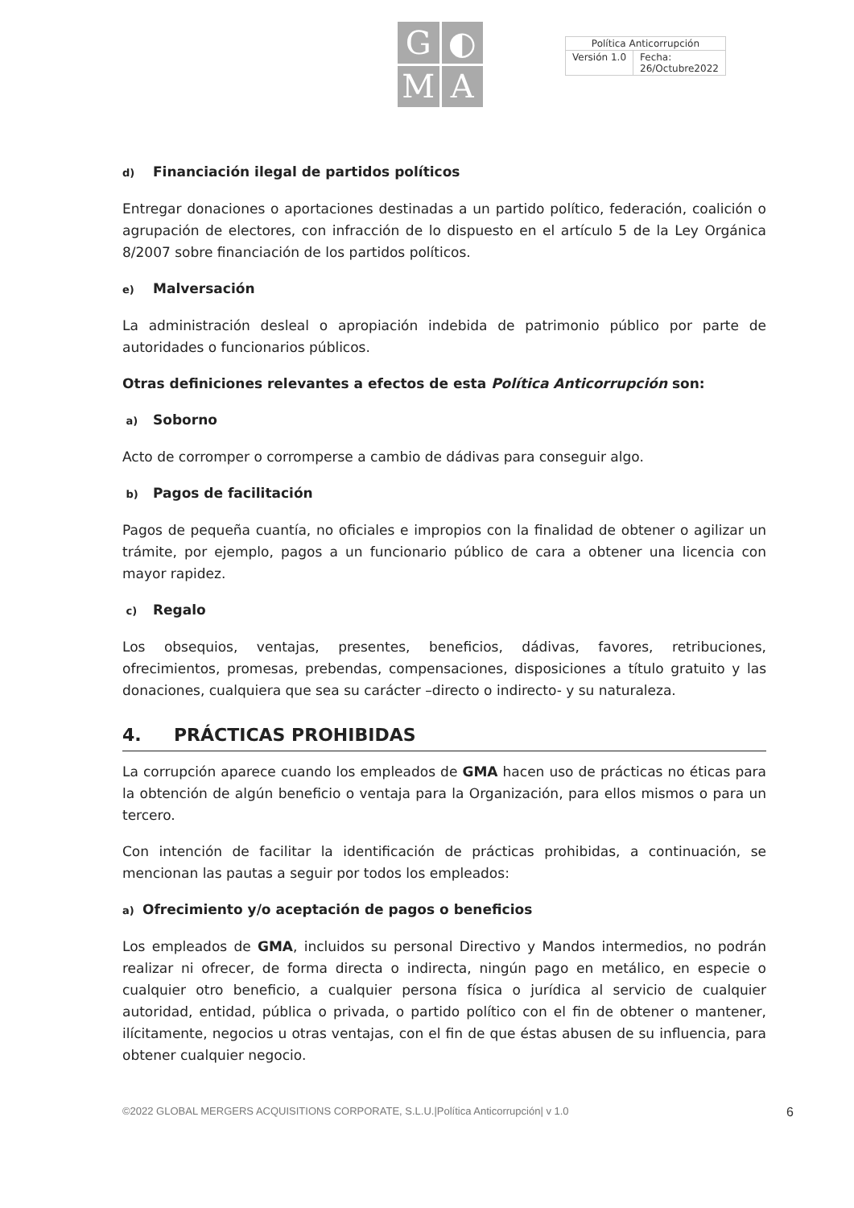G
◐
M
A
| Política Anticorrupción | |
| Versión 1.0 | Fecha: 26/Octubre2022 |
d) Financiación ilegal de partidos políticos
Entregar donaciones o aportaciones destinadas a un partido político, federación, coalición o agrupación de electores, con infracción de lo dispuesto en el artículo 5 de la Ley Orgánica 8/2007 sobre financiación de los partidos políticos.
e) Malversación
La administración desleal o apropiación indebida de patrimonio público por parte de autoridades o funcionarios públicos.
Otras definiciones relevantes a efectos de esta Política Anticorrupción son:
a) Soborno
Acto de corromper o corromperse a cambio de dádivas para conseguir algo.
b) Pagos de facilitación
Pagos de pequeña cuantía, no oficiales e impropios con la finalidad de obtener o agilizar un trámite, por ejemplo, pagos a un funcionario público de cara a obtener una licencia con mayor rapidez.
c) Regalo
Los obsequios, ventajas, presentes, beneficios, dádivas, favores, retribuciones, ofrecimientos, promesas, prebendas, compensaciones, disposiciones a título gratuito y las donaciones, cualquiera que sea su carácter –directo o indirecto- y su naturaleza.
4. PRÁCTICAS PROHIBIDAS
La corrupción aparece cuando los empleados de GMA hacen uso de prácticas no éticas para la obtención de algún beneficio o ventaja para la Organización, para ellos mismos o para un tercero.
Con intención de facilitar la identificación de prácticas prohibidas, a continuación, se mencionan las pautas a seguir por todos los empleados:
a) Ofrecimiento y/o aceptación de pagos o beneficios
Los empleados de GMA, incluidos su personal Directivo y Mandos intermedios, no podrán realizar ni ofrecer, de forma directa o indirecta, ningún pago en metálico, en especie o cualquier otro beneficio, a cualquier persona física o jurídica al servicio de cualquier autoridad, entidad, pública o privada, o partido político con el fin de obtener o mantener, ilícitamente, negocios u otras ventajas, con el fin de que éstas abusen de su influencia, para obtener cualquier negocio.
©2022 GLOBAL MERGERS ACQUISITIONS CORPORATE, S.L.U.|Política Anticorrupción| v 1.0 6